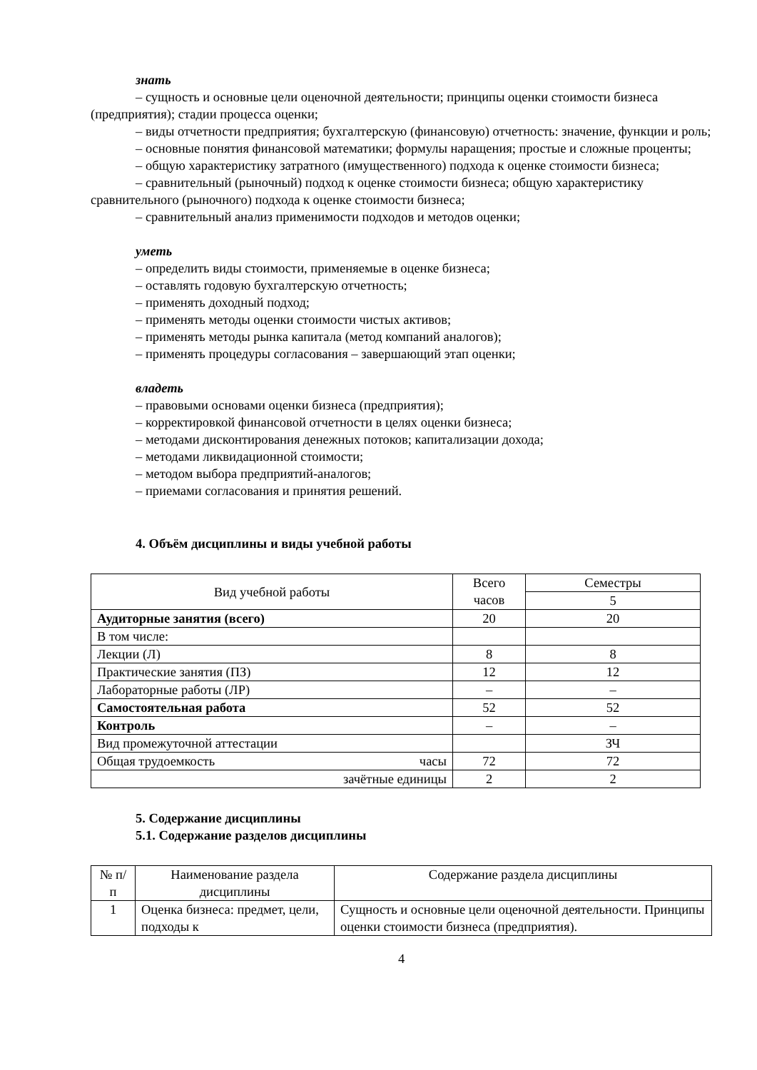знать
– сущность и основные цели оценочной деятельности; принципы оценки стоимости бизнеса (предприятия); стадии процесса оценки;
– виды отчетности предприятия; бухгалтерскую (финансовую) отчетность: значение, функции и роль;
– основные понятия финансовой математики; формулы наращения; простые и сложные проценты;
– общую характеристику затратного (имущественного) подхода к оценке стоимости бизнеса;
– сравнительный (рыночный) подход к оценке стоимости бизнеса; общую характеристику сравнительного (рыночного) подхода к оценке стоимости бизнеса;
– сравнительный анализ применимости подходов и методов оценки;
уметь
– определить виды стоимости, применяемые в оценке бизнеса;
– оставлять годовую бухгалтерскую отчетность;
– применять доходный подход;
– применять методы оценки стоимости чистых активов;
– применять методы рынка капитала (метод компаний аналогов);
– применять процедуры согласования – завершающий этап оценки;
владеть
– правовыми основами оценки бизнеса (предприятия);
– корректировкой финансовой отчетности в целях оценки бизнеса;
– методами дисконтирования денежных потоков; капитализации дохода;
– методами ликвидационной стоимости;
– методом выбора предприятий-аналогов;
– приемами согласования и принятия решений.
4. Объём дисциплины и виды учебной работы
| Вид учебной работы | Всего часов | Семестры |
| | | 5 |
| Аудиторные занятия (всего) | 20 | 20 |
| В том числе: | | |
| Лекции (Л) | 8 | 8 |
| Практические занятия (ПЗ) | 12 | 12 |
| Лабораторные работы (ЛР) | – | – |
| Самостоятельная работа | 52 | 52 |
| Контроль | – | – |
| Вид промежуточной аттестации | | ЗЧ |
| Общая трудоемкость часы | 72 | 72 |
| зачётные единицы | 2 | 2 |
5. Содержание дисциплины
5.1. Содержание разделов дисциплины
| № п/п | Наименование раздела дисциплины | Содержание раздела дисциплины |
| 1 | Оценка бизнеса: предмет, цели, подходы к | Сущность и основные цели оценочной деятельности. Принципы оценки стоимости бизнеса (предприятия). |
4